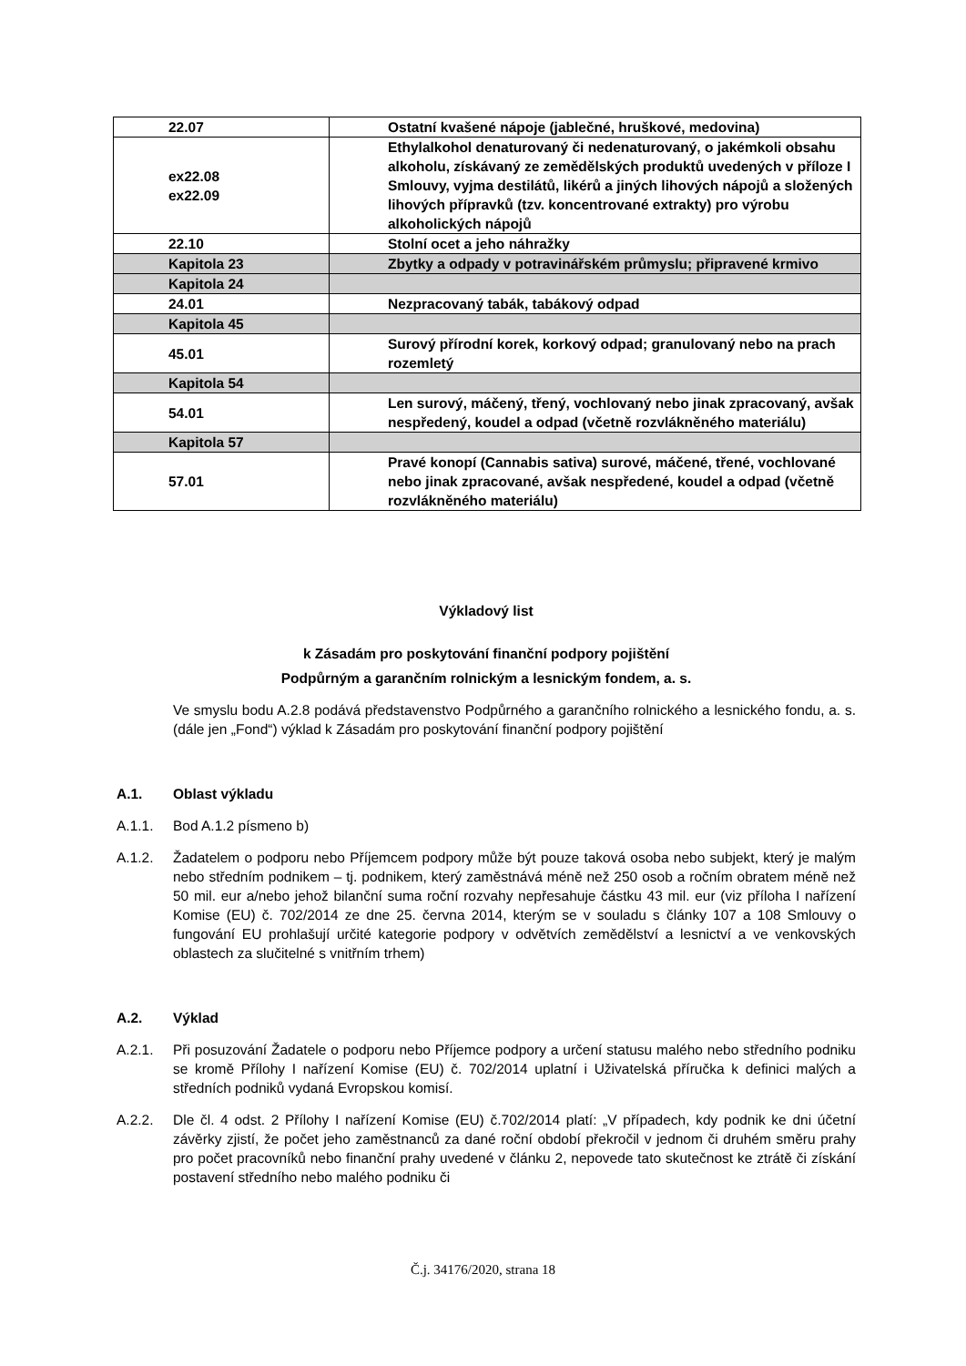| 22.07 | Ostatní kvašené nápoje (jablečné, hruškové, medovina) |
| ex22.08 ex22.09 | Ethylalkohol denaturovaný či nedenaturovaný, o jakémkoli obsahu alkoholu, získávaný ze zemědělských produktů uvedených v příloze I Smlouvy, vyjma destilátů, likérů a jiných lihových nápojů a složených lihových přípravků (tzv. koncentrované extrakty) pro výrobu alkoholických nápojů |
| 22.10 | Stolní ocet a jeho náhražky |
| Kapitola 23 | Zbytky a odpady v potravinářském průmyslu; připravené krmivo |
| Kapitola 24 | |
| 24.01 | Nezpracovaný tabák, tabákový odpad |
| Kapitola 45 | |
| 45.01 | Surový přírodní korek, korkový odpad; granulovaný nebo na prach rozemletý |
| Kapitola 54 | |
| 54.01 | Len surový, máčený, třený, vochlovaný nebo jinak zpracovaný, avšak nespředený, koudel a odpad (včetně rozvlákněného materiálu) |
| Kapitola 57 | |
| 57.01 | Pravé konopí (Cannabis sativa) surové, máčené, třené, vochlované nebo jinak zpracované, avšak nespředené, koudel a odpad (včetně rozvlákněného materiálu) |
Výkladový list
k Zásadám pro poskytování finanční podpory pojištění
Podpůrným a garančním rolnickým a lesnickým fondem, a. s.
Ve smyslu bodu A.2.8 podává představenstvo Podpůrného a garančního rolnického a lesnického fondu, a. s. (dále jen „Fond“) výklad k Zásadám pro poskytování finanční podpory pojištění
A.1. Oblast výkladu
A.1.1. Bod A.1.2 písmeno b)
A.1.2. Žadatelem o podporu nebo Příjemcem podpory může být pouze taková osoba nebo subjekt, který je malým nebo středním podnikem – tj. podnikem, který zaměstnává méně než 250 osob a ročním obratem méně než 50 mil. eur a/nebo jehož bilanční suma roční rozvahy nepřesahuje částku 43 mil. eur (viz příloha I nařízení Komise (EU) č. 702/2014 ze dne 25. června 2014, kterým se v souladu s články 107 a 108 Smlouvy o fungování EU prohlašují určité kategorie podpory v odvětvích zemědělství a lesnictví a ve venkovských oblastech za slučitelné s vnitřním trhem)
A.2. Výklad
A.2.1. Při posuzování Žadatele o podporu nebo Příjemce podpory a určení statusu malého nebo středního podniku se kromě Přílohy I nařízení Komise (EU) č. 702/2014 uplatní i Uživatelská příručka k definici malých a středních podniků vydaná Evropskou komisí.
A.2.2. Dle čl. 4 odst. 2 Přílohy I nařízení Komise (EU) č.702/2014 platí: „V případech, kdy podnik ke dni účetní závěrky zjistí, že počet jeho zaměstnanců za dané roční období překročil v jednom či druhém směru prahy pro počet pracovníků nebo finanční prahy uvedené v článku 2, nepovede tato skutečnost ke ztrátě či získání postavení středního nebo malého podniku či
Č.j. 34176/2020, strana 18